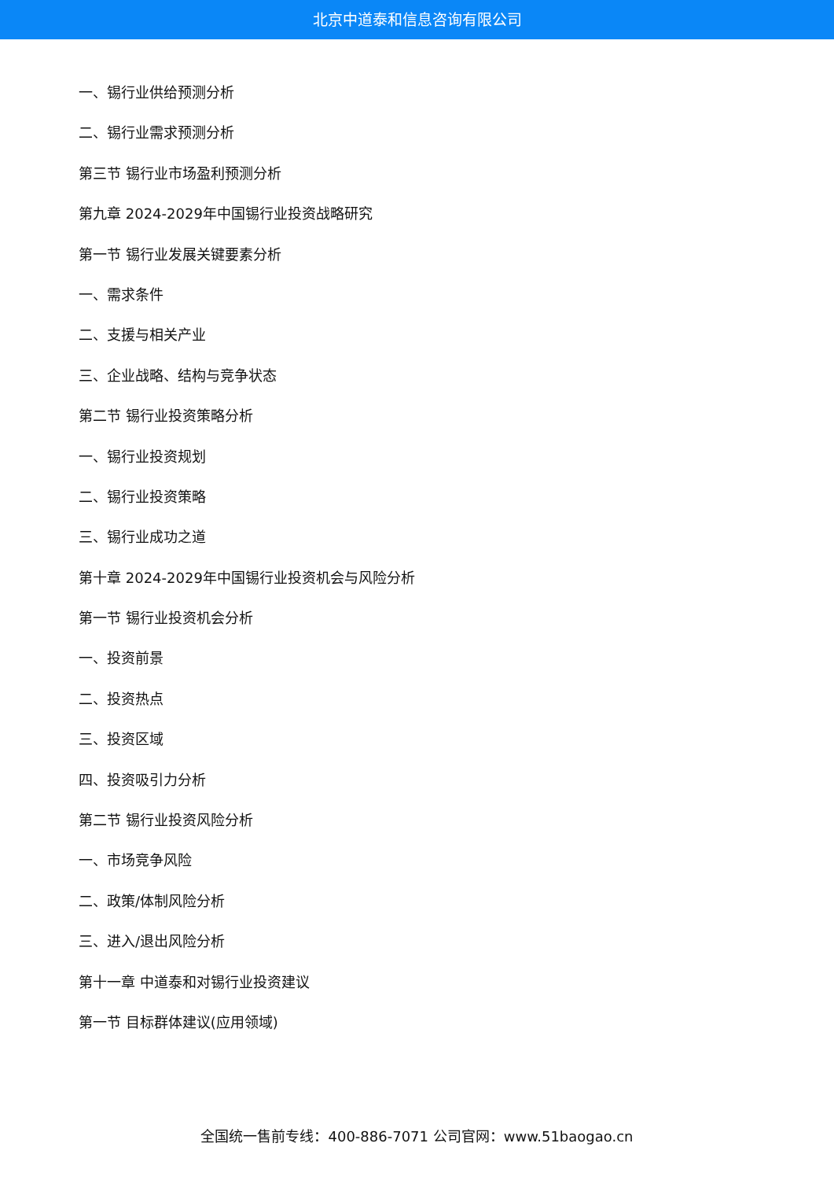北京中道泰和信息咨询有限公司
一、锡行业供给预测分析
二、锡行业需求预测分析
第三节 锡行业市场盈利预测分析
第九章 2024-2029年中国锡行业投资战略研究
第一节 锡行业发展关键要素分析
一、需求条件
二、支援与相关产业
三、企业战略、结构与竞争状态
第二节 锡行业投资策略分析
一、锡行业投资规划
二、锡行业投资策略
三、锡行业成功之道
第十章 2024-2029年中国锡行业投资机会与风险分析
第一节 锡行业投资机会分析
一、投资前景
二、投资热点
三、投资区域
四、投资吸引力分析
第二节 锡行业投资风险分析
一、市场竞争风险
二、政策/体制风险分析
三、进入/退出风险分析
第十一章 中道泰和对锡行业投资建议
第一节 目标群体建议(应用领域)
全国统一售前专线：400-886-7071 公司官网：www.51baogao.cn